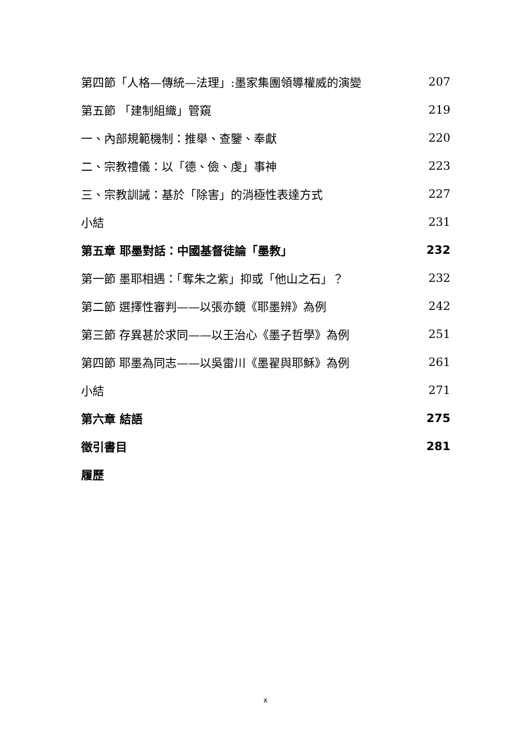第四節「人格—傳統—法理」:墨家集團領導權威的演變 207
第五節 「建制組織」管窺 219
一、內部規範機制：推舉、查鑒、奉獻 220
二、宗教禮儀：以「德、儉、虔」事神 223
三、宗教訓誡：基於「除害」的消極性表達方式 227
小結 231
第五章 耶墨對話：中國基督徒論「墨教」 232
第一節 墨耶相遇：「奪朱之紫」抑或「他山之石」？ 232
第二節 選擇性審判——以張亦鏡《耶墨辨》為例 242
第三節 存異甚於求同——以王治心《墨子哲學》為例 251
第四節 耶墨為同志——以吳雷川《墨翟與耶穌》為例 261
小結 271
第六章 結語 275
徵引書目 281
履歷
x